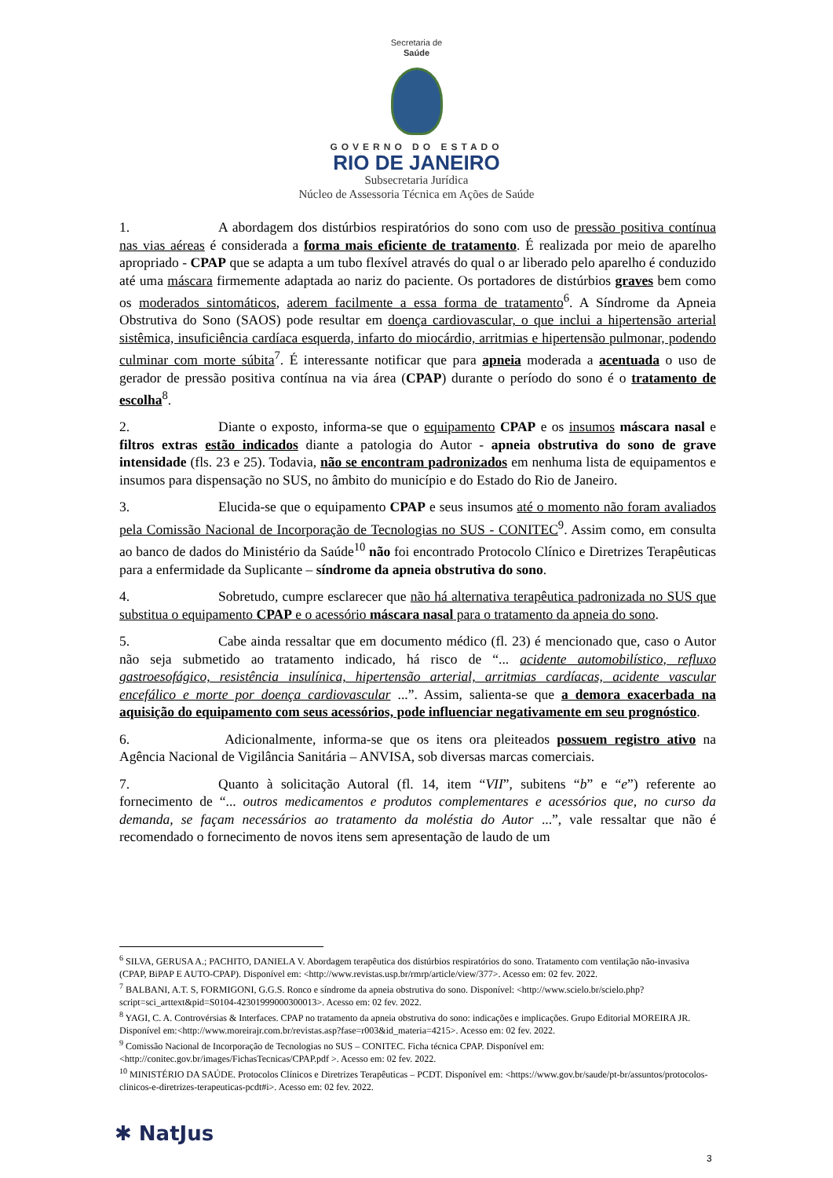Secretaria de
Saúde
GOVERNO DO ESTADO
RIO DE JANEIRO
Subsecretaria Jurídica
Núcleo de Assessoria Técnica em Ações de Saúde
1. A abordagem dos distúrbios respiratórios do sono com uso de pressão positiva contínua nas vias aéreas é considerada a forma mais eficiente de tratamento. É realizada por meio de aparelho apropriado - CPAP que se adapta a um tubo flexível através do qual o ar liberado pelo aparelho é conduzido até uma máscara firmemente adaptada ao nariz do paciente. Os portadores de distúrbios graves bem como os moderados sintomáticos, aderem facilmente a essa forma de tratamento<sup>6</sup>. A Síndrome da Apneia Obstrutiva do Sono (SAOS) pode resultar em doença cardiovascular, o que inclui a hipertensão arterial sistêmica, insuficiência cardíaca esquerda, infarto do miocárdio, arritmias e hipertensão pulmonar, podendo culminar com morte súbita<sup>7</sup>. É interessante notificar que para apneia moderada a acentuada o uso de gerador de pressão positiva contínua na via área (CPAP) durante o período do sono é o tratamento de escolha<sup>8</sup>.
2. Diante o exposto, informa-se que o equipamento CPAP e os insumos máscara nasal e filtros extras estão indicados diante a patologia do Autor - apneia obstrutiva do sono de grave intensidade (fls. 23 e 25). Todavia, não se encontram padronizados em nenhuma lista de equipamentos e insumos para dispensação no SUS, no âmbito do município e do Estado do Rio de Janeiro.
3. Elucida-se que o equipamento CPAP e seus insumos até o momento não foram avaliados pela Comissão Nacional de Incorporação de Tecnologias no SUS - CONITEC<sup>9</sup>. Assim como, em consulta ao banco de dados do Ministério da Saúde<sup>10</sup> não foi encontrado Protocolo Clínico e Diretrizes Terapêuticas para a enfermidade da Suplicante – síndrome da apneia obstrutiva do sono.
4. Sobretudo, cumpre esclarecer que não há alternativa terapêutica padronizada no SUS que substitua o equipamento CPAP e o acessório máscara nasal para o tratamento da apneia do sono.
5. Cabe ainda ressaltar que em documento médico (fl. 23) é mencionado que, caso o Autor não seja submetido ao tratamento indicado, há risco de “... acidente automobilístico, refluxo gastroesofágico, resistência insulínica, hipertensão arterial, arritmias cardíacas, acidente vascular encefálico e morte por doença cardiovascular ...”. Assim, salienta-se que a demora exacerbada na aquisição do equipamento com seus acessórios, pode influenciar negativamente em seu prognóstico.
6. Adicionalmente, informa-se que os itens ora pleiteados possuem registro ativo na Agência Nacional de Vigilância Sanitária – ANVISA, sob diversas marcas comerciais.
7. Quanto à solicitação Autoral (fl. 14, item “VII”, subitens “b” e “e”) referente ao fornecimento de “... outros medicamentos e produtos complementares e acessórios que, no curso da demanda, se façam necessários ao tratamento da moléstia do Autor ...”, vale ressaltar que não é recomendado o fornecimento de novos itens sem apresentação de laudo de um
<sup>6</sup> SILVA, GERUSA A.; PACHITO, DANIELA V. Abordagem terapêutica dos distúrbios respiratórios do sono. Tratamento com ventilação não-invasiva (CPAP, BiPAP E AUTO-CPAP). Disponível em: <http://www.revistas.usp.br/rmrp/article/view/377>. Acesso em: 02 fev. 2022.
<sup>7</sup> BALBANI, A.T. S, FORMIGONI, G.G.S. Ronco e síndrome da apneia obstrutiva do sono. Disponível: <http://www.scielo.br/scielo.php?script=sci_arttext&pid=S0104-42301999000300013>. Acesso em: 02 fev. 2022.
<sup>8</sup> YAGI, C. A. Controvérsias & Interfaces. CPAP no tratamento da apneia obstrutiva do sono: indicações e implicações. Grupo Editorial MOREIRA JR. Disponível em:<http://www.moreirajr.com.br/revistas.asp?fase=r003&id_materia=4215>. Acesso em: 02 fev. 2022.
<sup>9</sup> Comissão Nacional de Incorporação de Tecnologias no SUS – CONITEC. Ficha técnica CPAP. Disponível em: <http://conitec.gov.br/images/FichasTecnicas/CPAP.pdf >. Acesso em: 02 fev. 2022.
<sup>10</sup> MINISTÉRIO DA SAÚDE. Protocolos Clínicos e Diretrizes Terapêuticas – PCDT. Disponível em: <https://www.gov.br/saude/pt-br/assuntos/protocolos-clinicos-e-diretrizes-terapeuticas-pcdt#i>. Acesso em: 02 fev. 2022.
✱ NatJus
3